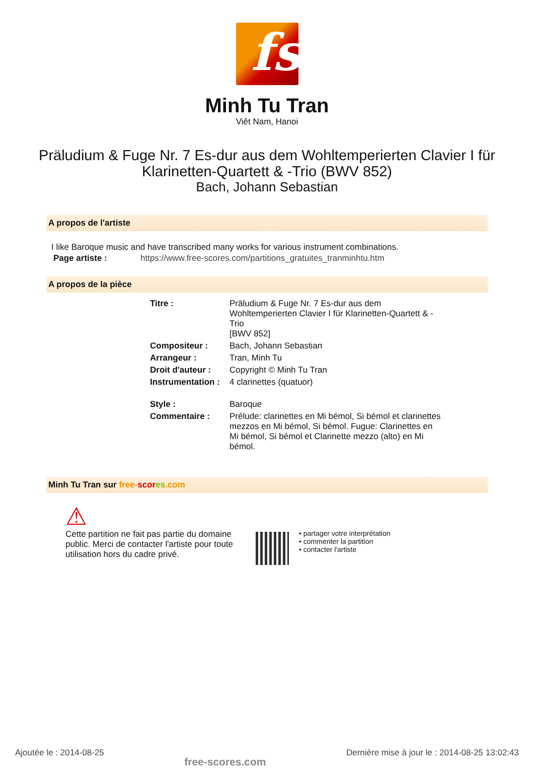fs
Minh Tu Tran
Viêt Nam, Hanoi
Präludium & Fuge Nr. 7 Es-dur aus dem Wohltemperierten Clavier I für
Klarinetten-Quartett & -Trio (BWV 852)
Bach, Johann Sebastian
A propos de l'artiste
I like Baroque music and have transcribed many works for various instrument combinations.
| Page artiste : | https://www.free-scores.com/partitions_gratuites_tranminhtu.htm |
A propos de la pièce
| Titre : | Präludium & Fuge Nr. 7 Es-dur aus dem Wohltemperierten Clavier I für Klarinetten-Quartett & -Trio [BWV 852] |
| Compositeur : | Bach, Johann Sebastian |
| Arrangeur : | Tran, Minh Tu |
| Droit d'auteur : | Copyright © Minh Tu Tran |
| Instrumentation : | 4 clarinettes (quatuor) |
| Style : | Baroque |
| Commentaire : | Prélude: clarinettes en Mi bémol, Si bémol et clarinettes mezzos en Mi bémol, Si bémol. Fugue: Clarinettes en Mi bémol, Si bémol et Clarinette mezzo (alto) en Mi bémol. |
Minh Tu Tran sur free-scor es.com
⚠
Cette partition ne fait pas partie du domaine public. Merci de contacter l'artiste pour toute utilisation hors du cadre privé.
• partager votre interprétation
• commenter la partition
• contacter l'artiste
Ajoutée le : 2014-08-25 free-scores.com Dernière mise à jour le : 2014-08-25 13:02:43